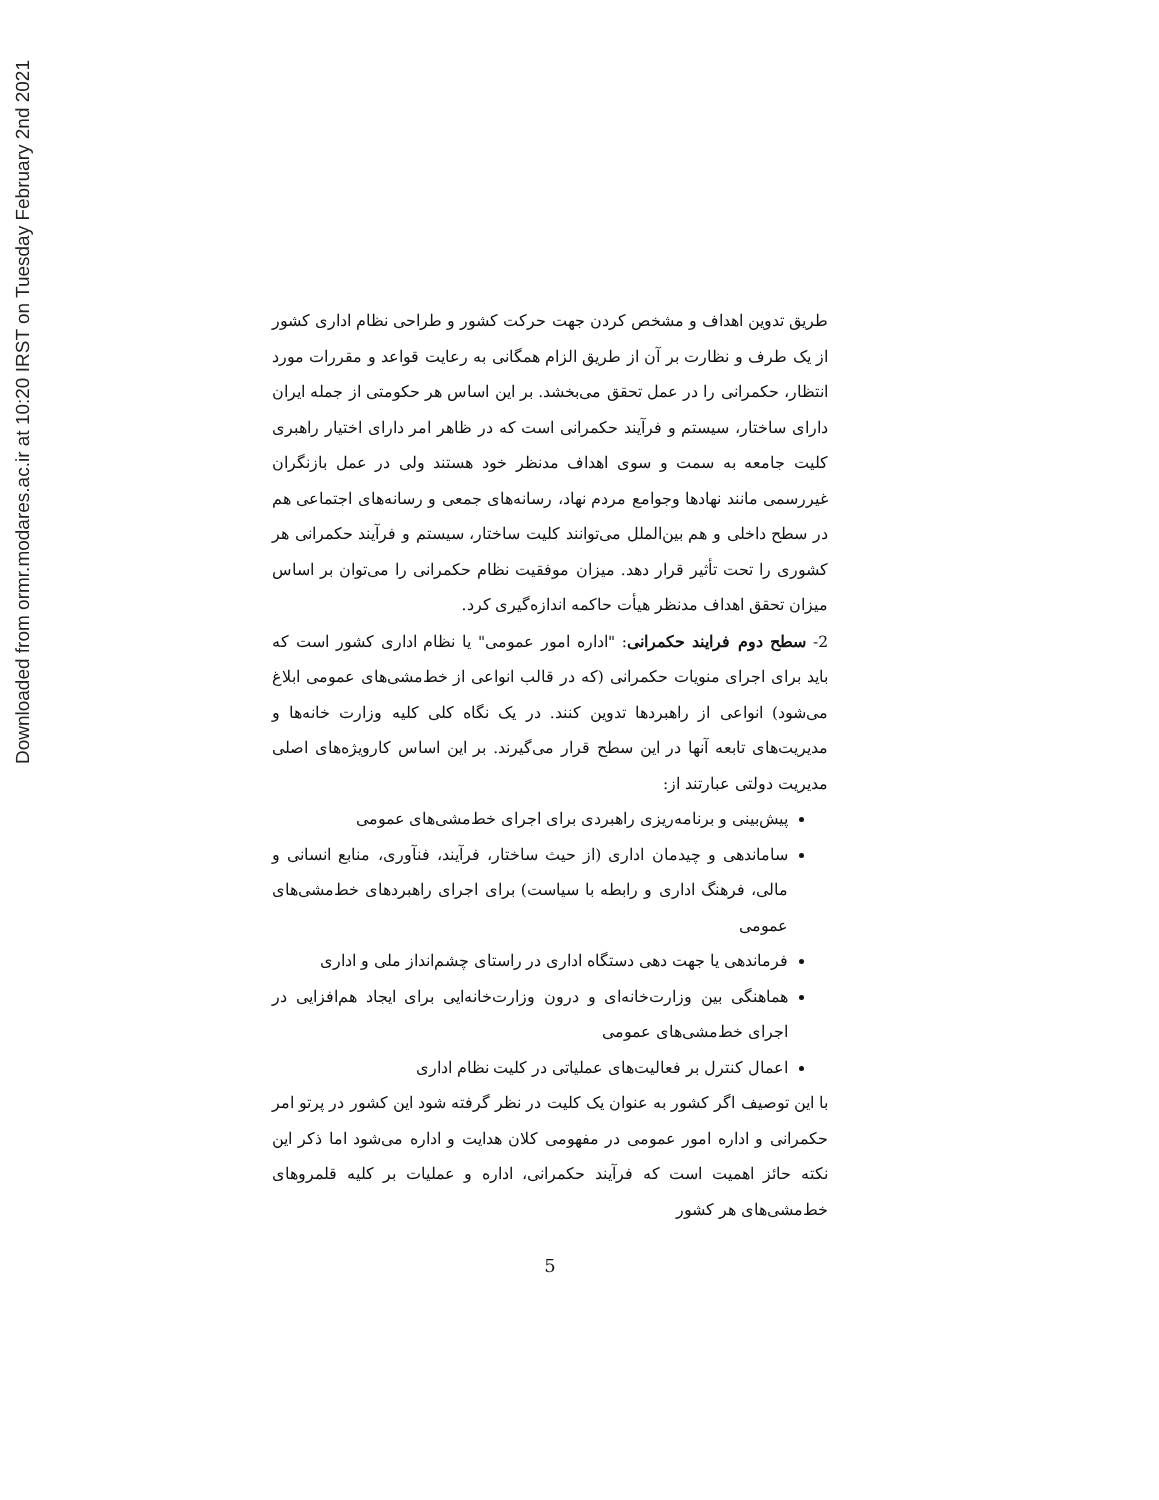Downloaded from ormr.modares.ac.ir at 10:20 IRST on Tuesday February 2nd 2021
طریق تدوین اهداف و مشخص کردن جهت حرکت کشور و طراحی نظام اداری کشور از یک طرف و نظارت بر آن از طریق الزام همگانی به رعایت قواعد و مقررات مورد انتظار، حکمرانی را در عمل تحقق می‌بخشد. بر این اساس هر حکومتی از جمله ایران دارای ساختار، سیستم و فرآیند حکمرانی است که در ظاهر امر دارای اختیار راهبری کلیت جامعه به سمت و سوی اهداف مدنظر خود هستند ولی در عمل بازنگران غیررسمی مانند نهادها وجوامع مردم نهاد، رسانه‌های جمعی و رسانه‌های اجتماعی هم در سطح داخلی و هم بین‌الملل می‌توانند کلیت ساختار، سیستم و فرآیند حکمرانی هر کشوری را تحت تأثیر قرار دهد. میزان موفقیت نظام حکمرانی را می‌توان بر اساس میزان تحقق اهداف مدنظر هیأت حاکمه اندازه‌گیری کرد.
2- سطح دوم فرایند حکمرانی: "اداره امور عمومی" یا نظام اداری کشور است که باید برای اجرای منویات حکمرانی (که در قالب انواعی از خط‌مشی‌های عمومی ابلاغ می‌شود) انواعی از راهبردها تدوین کنند. در یک نگاه کلی کلیه وزارت خانه‌ها و مدیریت‌های تابعه آنها در این سطح قرار می‌گیرند. بر این اساس کارویژه‌های اصلی مدیریت دولتی عبارتند از:
پیش‌بینی و برنامه‌ریزی راهبردی برای اجرای خط‌مشی‌های عمومی
ساماندهی و چیدمان اداری (از حیث ساختار، فرآیند، فنآوری، منابع انسانی و مالی، فرهنگ اداری و رابطه با سیاست) برای اجرای راهبردهای خط‌مشی‌های عمومی
فرماندهی یا جهت دهی دستگاه اداری در راستای چشم‌انداز ملی و اداری
هماهنگی بین وزارت‌خانه‌ای و درون وزارت‌خانه‌ایی برای ایجاد هم‌افزایی در اجرای خط‌مشی‌های عمومی
اعمال کنترل بر فعالیت‌های عملیاتی در کلیت نظام اداری
با این توصیف اگر کشور به عنوان یک کلیت در نظر گرفته شود این کشور در پرتو امر حکمرانی و اداره امور عمومی در مفهومی کلان هدایت و اداره می‌شود اما ذکر این نکته حائز اهمیت است که فرآیند حکمرانی، اداره و عملیات بر کلیه قلمروهای خط‌مشی‌های هر کشور
5